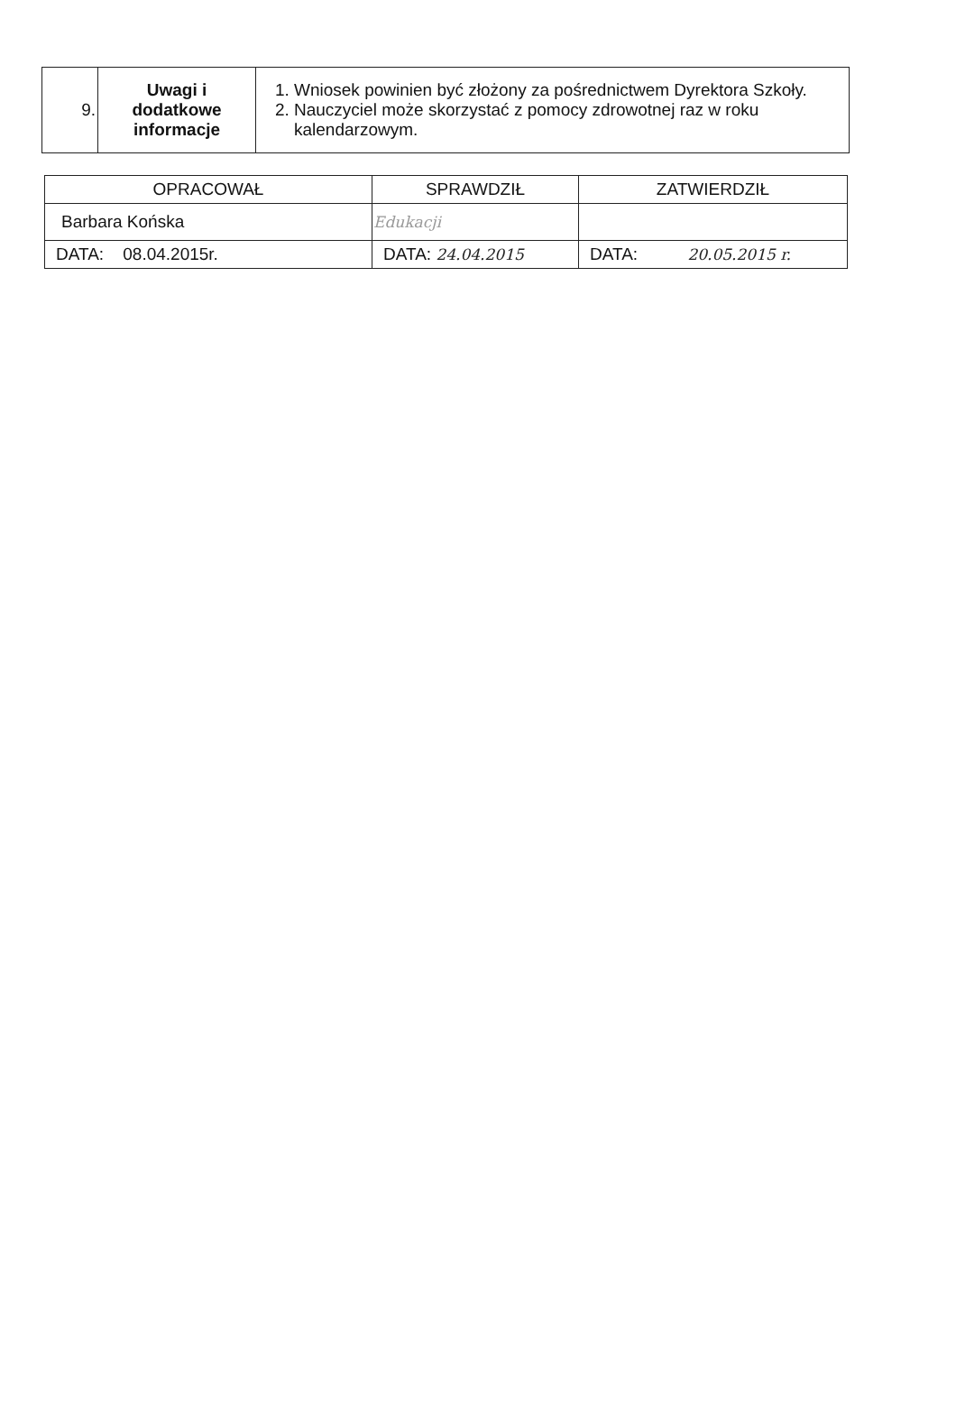| 9. | Uwagi i dodatkowe informacje | 1. Wniosek powinien być złożony za pośrednictwem Dyrektora Szkoły. 2. Nauczyciel może skorzystać z pomocy zdrowotnej raz w roku kalendarzowym. |
| OPRACOWAŁ | SPRAWDZIŁ | ZATWIERDZIŁ |
| Barbara Końska | Edukacji | |
| DATA: 08.04.2015r. | DATA: 24.04.2015 | DATA: 20.05.2015 r. |